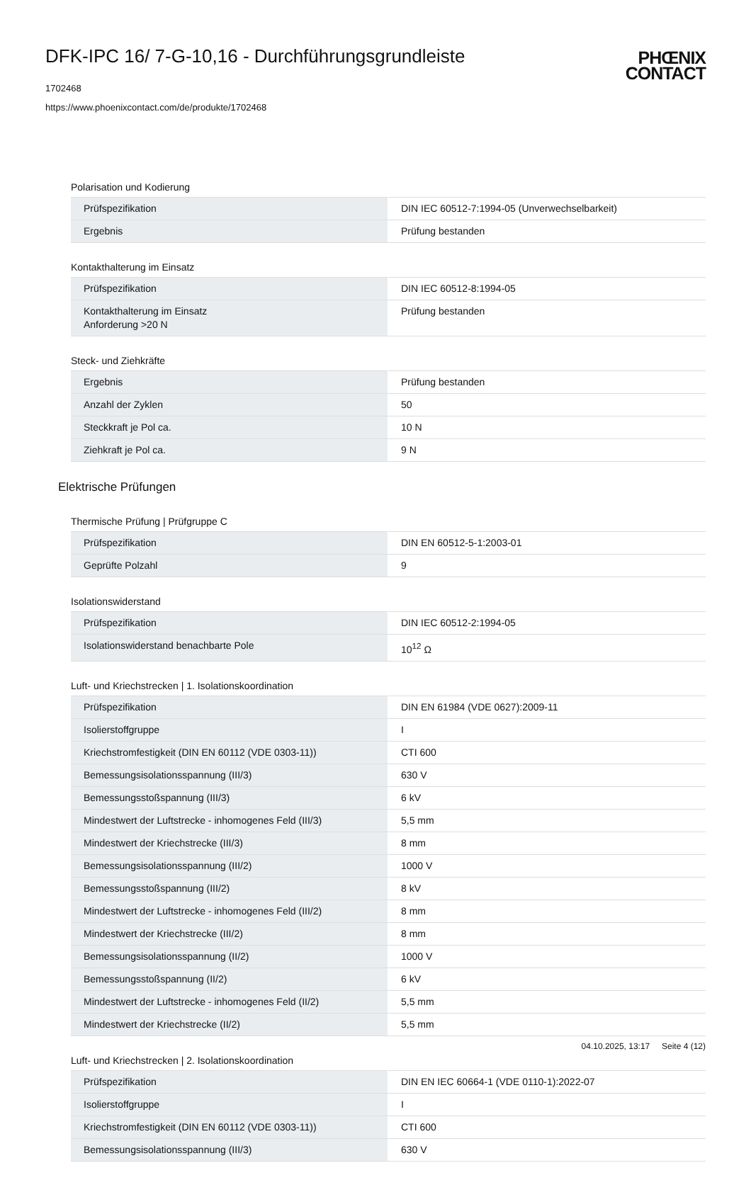DFK-IPC 16/ 7-G-10,16 - Durchführungsgrundleiste
1702468
https://www.phoenixcontact.com/de/produkte/1702468
PHŒNIX
CONTACT
Polarisation und Kodierung
| Prüfspezifikation | DIN IEC 60512-7:1994-05 (Unverwechselbarkeit) |
| Ergebnis | Prüfung bestanden |
Kontakthalterung im Einsatz
| Prüfspezifikation | DIN IEC 60512-8:1994-05 |
| Kontakthalterung im Einsatz Anforderung >20 N | Prüfung bestanden |
Steck- und Ziehkräfte
| Ergebnis | Prüfung bestanden |
| Anzahl der Zyklen | 50 |
| Steckkraft je Pol ca. | 10 N |
| Ziehkraft je Pol ca. | 9 N |
Elektrische Prüfungen
Thermische Prüfung | Prüfgruppe C
| Prüfspezifikation | DIN EN 60512-5-1:2003-01 |
| Geprüfte Polzahl | 9 |
Isolationswiderstand
| Prüfspezifikation | DIN IEC 60512-2:1994-05 |
| Isolationswiderstand benachbarte Pole | 10<sup>12</sup> Ω |
Luft- und Kriechstrecken | 1. Isolationskoordination
| Prüfspezifikation | DIN EN 61984 (VDE 0627):2009-11 |
| Isolierstoffgruppe | I |
| Kriechstromfestigkeit (DIN EN 60112 (VDE 0303-11)) | CTI 600 |
| Bemessungsisolationsspannung (III/3) | 630 V |
| Bemessungsstoßspannung (III/3) | 6 kV |
| Mindestwert der Luftstrecke - inhomogenes Feld (III/3) | 5,5 mm |
| Mindestwert der Kriechstrecke (III/3) | 8 mm |
| Bemessungsisolationsspannung (III/2) | 1000 V |
| Bemessungsstoßspannung (III/2) | 8 kV |
| Mindestwert der Luftstrecke - inhomogenes Feld (III/2) | 8 mm |
| Mindestwert der Kriechstrecke (III/2) | 8 mm |
| Bemessungsisolationsspannung (II/2) | 1000 V |
| Bemessungsstoßspannung (II/2) | 6 kV |
| Mindestwert der Luftstrecke - inhomogenes Feld (II/2) | 5,5 mm |
| Mindestwert der Kriechstrecke (II/2) | 5,5 mm |
Luft- und Kriechstrecken | 2. Isolationskoordination
| Prüfspezifikation | DIN EN IEC 60664-1 (VDE 0110-1):2022-07 |
| Isolierstoffgruppe | I |
| Kriechstromfestigkeit (DIN EN 60112 (VDE 0303-11)) | CTI 600 |
| Bemessungsisolationsspannung (III/3) | 630 V |
04.10.2025, 13:17 Seite 4 (12)